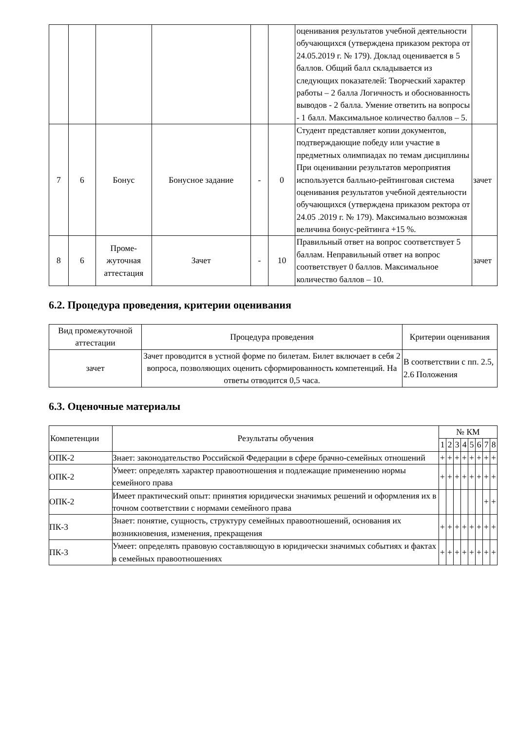| | | | | | | оценивания результатов учебной деятельности обучающихся (утверждена приказом ректора от 24.05.2019 г. № 179). Доклад оценивается в 5 баллов. Общий балл складывается из следующих показателей: Творческий характер работы – 2 балла Логичность и обоснованность выводов - 2 балла. Умение ответить на вопросы - 1 балл. Максимальное количество баллов – 5. | |
| 7 | 6 | Бонус | Бонусное задание | - | 0 | Студент представляет копии документов, подтверждающие победу или участие в предметных олимпиадах по темам дисциплины При оценивании результатов мероприятия используется балльно-рейтинговая система оценивания результатов учебной деятельности обучающихся (утверждена приказом ректора от 24.05 .2019 г. № 179). Максимально возможная величина бонус-рейтинга +15 %. | зачет |
| 8 | 6 | Проме-жуточная аттестация | Зачет | - | 10 | Правильный ответ на вопрос соответствует 5 баллам. Неправильный ответ на вопрос соответствует 0 баллов. Максимальное количество баллов – 10. | зачет |
6.2. Процедура проведения, критерии оценивания
| Вид промежуточной аттестации | Процедура проведения | Критерии оценивания |
| --- | --- | --- |
| зачет | Зачет проводится в устной форме по билетам. Билет включает в себя 2 вопроса, позволяющих оценить сформированность компетенций. На ответы отводится 0,5 часа. | В соответствии с пп. 2.5, 2.6 Положения |
6.3. Оценочные материалы
| Компетенции | Результаты обучения | № КМ | | | | | | | |
| --- | --- | --- | --- | --- | --- | --- | --- | --- | --- |
| | | 1 | 2 | 3 | 4 | 5 | 6 | 7 | 8 |
| ОПК-2 | Знает: законодательство Российской Федерации в сфере брачно-семейных отношений | + | + | + | + | + | + | + | + |
| ОПК-2 | Умеет: определять характер правоотношения и подлежащие применению нормы семейного права | + | + | + | + | + | + | + | + |
| ОПК-2 | Имеет практический опыт: принятия юридически значимых решений и оформления их в точном соответствии с нормами семейного права | | | | | | | + | + |
| ПК-3 | Знает: понятие, сущность, структуру семейных правоотношений, основания их возникновения, изменения, прекращения | + | + | + | + | + | + | + | + |
| ПК-3 | Умеет: определять правовую составляющую в юридически значимых событиях и фактах в семейных правоотношениях | + | + | + | + | + | + | + | + |